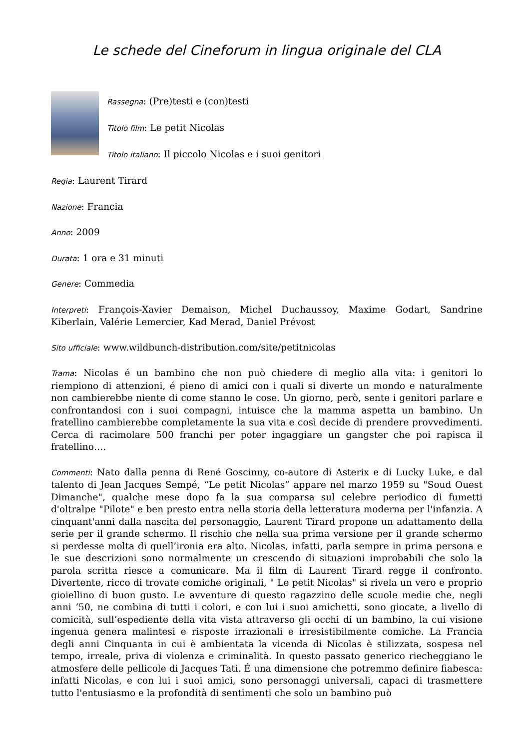Le schede del Cineforum in lingua originale del CLA
Rassegna: (Pre)testi e (con)testi
Titolo film: Le petit Nicolas
Titolo italiano: Il piccolo Nicolas e i suoi genitori
Regia: Laurent Tirard
Nazione: Francia
Anno: 2009
Durata: 1 ora e 31 minuti
Genere: Commedia
Interpreti: François-Xavier Demaison, Michel Duchaussoy, Maxime Godart, Sandrine Kiberlain, Valérie Lemercier, Kad Merad, Daniel Prévost
Sito ufficiale: www.wildbunch-distribution.com/site/petitnicolas
Trama: Nicolas é un bambino che non può chiedere di meglio alla vita: i genitori lo riempiono di attenzioni, é pieno di amici con i quali si diverte un mondo e naturalmente non cambierebbe niente di come stanno le cose. Un giorno, però, sente i genitori parlare e confrontandosi con i suoi compagni, intuisce che la mamma aspetta un bambino. Un fratellino cambierebbe completamente la sua vita e così decide di prendere provvedimenti. Cerca di racimolare 500 franchi per poter ingaggiare un gangster che poi rapisca il fratellino….
Commenti: Nato dalla penna di René Goscinny, co-autore di Asterix e di Lucky Luke, e dal talento di Jean Jacques Sempé, “Le petit Nicolas” appare nel marzo 1959 su "Soud Ouest Dimanche", qualche mese dopo fa la sua comparsa sul celebre periodico di fumetti d'oltralpe "Pilote" e ben presto entra nella storia della letteratura moderna per l'infanzia. A cinquant'anni dalla nascita del personaggio, Laurent Tirard propone un adattamento della serie per il grande schermo. Il rischio che nella sua prima versione per il grande schermo si perdesse molta di quell’ironia era alto. Nicolas, infatti, parla sempre in prima persona e le sue descrizioni sono normalmente un crescendo di situazioni improbabili che solo la parola scritta riesce a comunicare. Ma il film di Laurent Tirard regge il confronto. Divertente, ricco di trovate comiche originali, " Le petit Nicolas" si rivela un vero e proprio gioiellino di buon gusto. Le avventure di questo ragazzino delle scuole medie che, negli anni ’50, ne combina di tutti i colori, e con lui i suoi amichetti, sono giocate, a livello di comicità, sull’espediente della vita vista attraverso gli occhi di un bambino, la cui visione ingenua genera malintesi e risposte irrazionali e irresistibilmente comiche. La Francia degli anni Cinquanta in cui è ambientata la vicenda di Nicolas è stilizzata, sospesa nel tempo, irreale, priva di violenza e criminalità. In questo passato generico riecheggiano le atmosfere delle pellicole di Jacques Tati. É una dimensione che potremmo definire fiabesca: infatti Nicolas, e con lui i suoi amici, sono personaggi universali, capaci di trasmettere tutto l'entusiasmo e la profondità di sentimenti che solo un bambino può